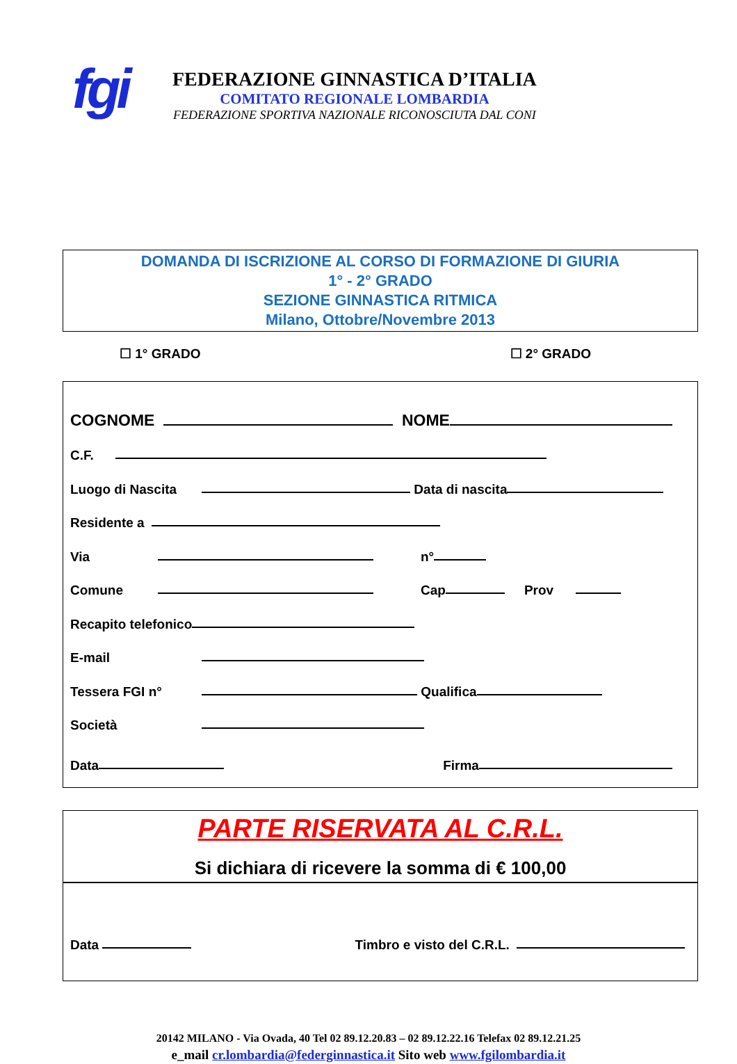fgi
FEDERAZIONE GINNASTICA D’ITALIA
COMITATO REGIONALE LOMBARDIA
FEDERAZIONE SPORTIVA NAZIONALE RICONOSCIUTA DAL CONI
DOMANDA DI ISCRIZIONE AL CORSO DI FORMAZIONE DI GIURIA
1° - 2° GRADO
SEZIONE GINNASTICA RITMICA
Milano, Ottobre/Novembre 2013
☐ 1° GRADO ☐ 2° GRADO
COGNOME NOME
C.F.
Luogo di Nascita Data di nascita
Residente a
Via n°
Comune Cap Prov
Recapito telefonico
E-mail
Tessera FGI n° Qualifica
Società
Data Firma
PARTE RISERVATA AL C.R.L.
Si dichiara di ricevere la somma di € 100,00
Data Timbro e visto del C.R.L.
20142 MILANO - Via Ovada, 40 Tel 02 89.12.20.83 – 02 89.12.22.16 Telefax 02 89.12.21.25
e_mail cr.lombardia@federginnastica.it Sito web www.fgilombardia.it